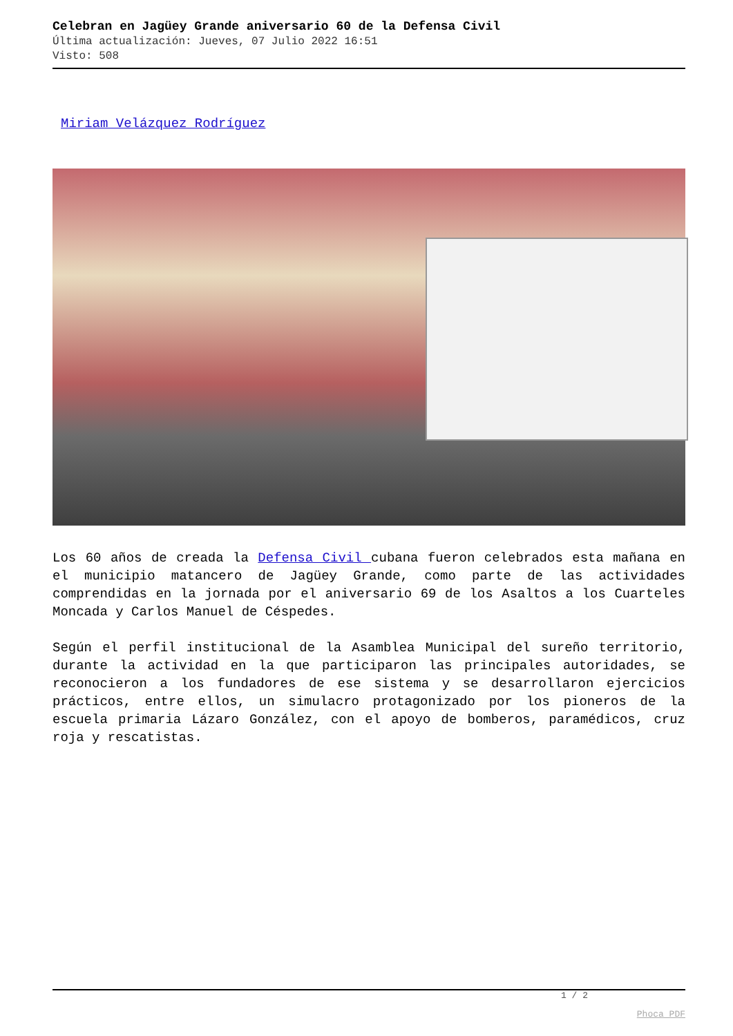Celebran en Jagüey Grande aniversario 60 de la Defensa Civil
Última actualización: Jueves, 07 Julio 2022 16:51
Visto: 508
Miriam Velázquez Rodríguez
Los 60 años de creada la Defensa Civil cubana fueron celebrados esta mañana en el municipio matancero de Jagüey Grande, como parte de las actividades comprendidas en la jornada por el aniversario 69 de los Asaltos a los Cuarteles Moncada y Carlos Manuel de Céspedes.
Según el perfil institucional de la Asamblea Municipal del sureño territorio, durante la actividad en la que participaron las principales autoridades, se reconocieron a los fundadores de ese sistema y se desarrollaron ejercicios prácticos, entre ellos, un simulacro protagonizado por los pioneros de la escuela primaria Lázaro González, con el apoyo de bomberos, paramédicos, cruz roja y rescatistas.
1 / 2
Phoca PDF